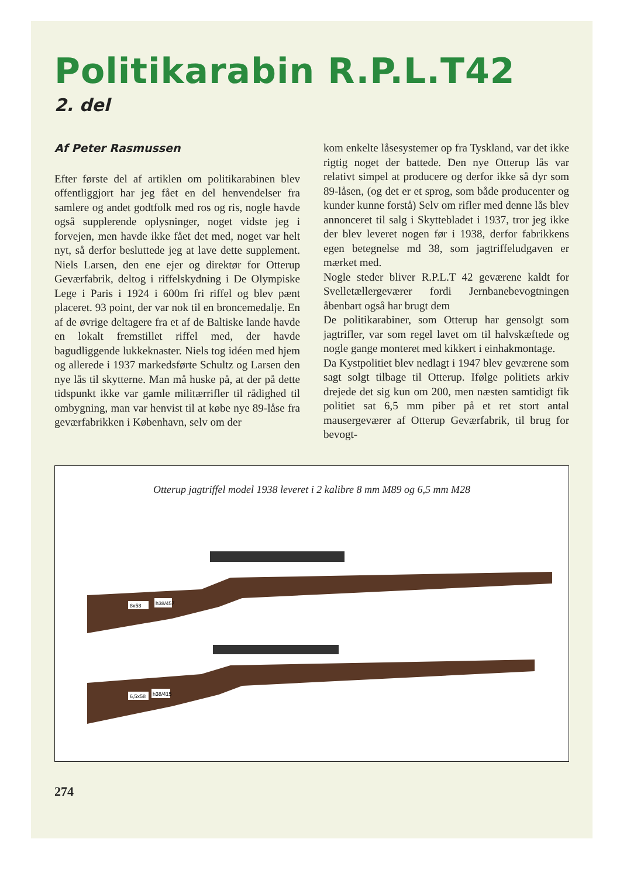Politikarabin R.P.L.T42
2. del
Af Peter Rasmussen
Efter første del af artiklen om politikarabinen blev offentliggjort har jeg fået en del henvendelser fra samlere og andet godtfolk med ros og ris, nogle havde også supplerende oplysninger, noget vidste jeg i forvejen, men havde ikke fået det med, noget var helt nyt, så derfor besluttede jeg at lave dette supplement. Niels Larsen, den ene ejer og direktør for Otterup Geværfabrik, deltog i riffelskydning i De Olympiske Lege i Paris i 1924 i 600m fri riffel og blev pænt placeret. 93 point, der var nok til en broncemedalje. En af de øvrige deltagere fra et af de Baltiske lande havde en lokalt fremstillet riffel med, der havde bagudliggende lukkeknaster. Niels tog idéen med hjem og allerede i 1937 markedsførte Schultz og Larsen den nye lås til skytterne. Man må huske på, at der på dette tidspunkt ikke var gamle militærrifler til rådighed til ombygning, man var henvist til at købe nye 89-låse fra geværfabrikken i København, selv om der
kom enkelte låsesystemer op fra Tyskland, var det ikke rigtig noget der battede. Den nye Otterup lås var relativt simpel at producere og derfor ikke så dyr som 89-låsen, (og det er et sprog, som både producenter og kunder kunne forstå) Selv om rifler med denne lås blev annonceret til salg i Skyttebladet i 1937, tror jeg ikke der blev leveret nogen før i 1938, derfor fabrikkens egen betegnelse md 38, som jagtriffeludgaven er mærket med.
Nogle steder bliver R.P.L.T 42 geværene kaldt for Svelletællergeværer fordi Jernbanebevogtningen åbenbart også har brugt dem
De politikarabiner, som Otterup har gensolgt som jagtrifler, var som regel lavet om til halvskæftede og nogle gange monteret med kikkert i einhakmontage.
Da Kystpolitiet blev nedlagt i 1947 blev geværene som sagt solgt tilbage til Otterup. Ifølge politiets arkiv drejede det sig kun om 200, men næsten samtidigt fik politiet sat 6,5 mm piber på et ret stort antal mausergeværer af Otterup Geværfabrik, til brug for bevogt-
Otterup jagtriffel model 1938 leveret i 2 kalibre 8 mm M89 og 6,5 mm M28
8x58
h38/457
6,5x58
h38/415
274